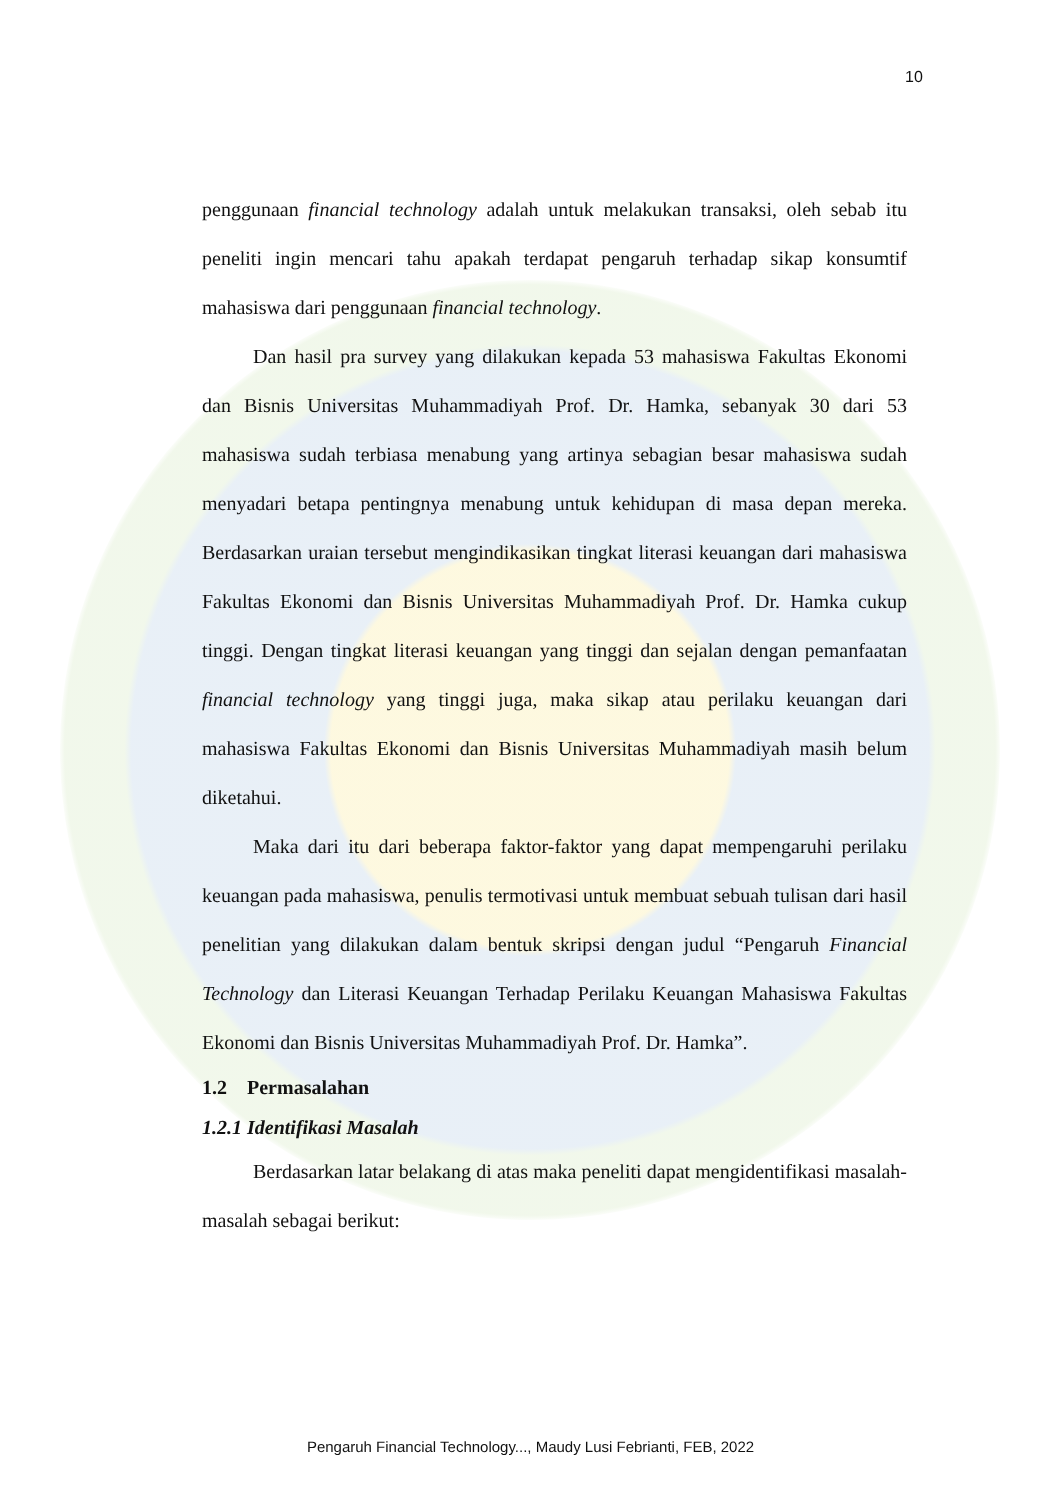10
penggunaan financial technology adalah untuk melakukan transaksi, oleh sebab itu peneliti ingin mencari tahu apakah terdapat pengaruh terhadap sikap konsumtif mahasiswa dari penggunaan financial technology.
Dan hasil pra survey yang dilakukan kepada 53 mahasiswa Fakultas Ekonomi dan Bisnis Universitas Muhammadiyah Prof. Dr. Hamka, sebanyak 30 dari 53 mahasiswa sudah terbiasa menabung yang artinya sebagian besar mahasiswa sudah menyadari betapa pentingnya menabung untuk kehidupan di masa depan mereka. Berdasarkan uraian tersebut mengindikasikan tingkat literasi keuangan dari mahasiswa Fakultas Ekonomi dan Bisnis Universitas Muhammadiyah Prof. Dr. Hamka cukup tinggi. Dengan tingkat literasi keuangan yang tinggi dan sejalan dengan pemanfaatan financial technology yang tinggi juga, maka sikap atau perilaku keuangan dari mahasiswa Fakultas Ekonomi dan Bisnis Universitas Muhammadiyah masih belum diketahui.
Maka dari itu dari beberapa faktor-faktor yang dapat mempengaruhi perilaku keuangan pada mahasiswa, penulis termotivasi untuk membuat sebuah tulisan dari hasil penelitian yang dilakukan dalam bentuk skripsi dengan judul “Pengaruh Financial Technology dan Literasi Keuangan Terhadap Perilaku Keuangan Mahasiswa Fakultas Ekonomi dan Bisnis Universitas Muhammadiyah Prof. Dr. Hamka”.
1.2 Permasalahan
1.2.1 Identifikasi Masalah
Berdasarkan latar belakang di atas maka peneliti dapat mengidentifikasi masalah-masalah sebagai berikut:
Pengaruh Financial Technology..., Maudy Lusi Febrianti, FEB, 2022